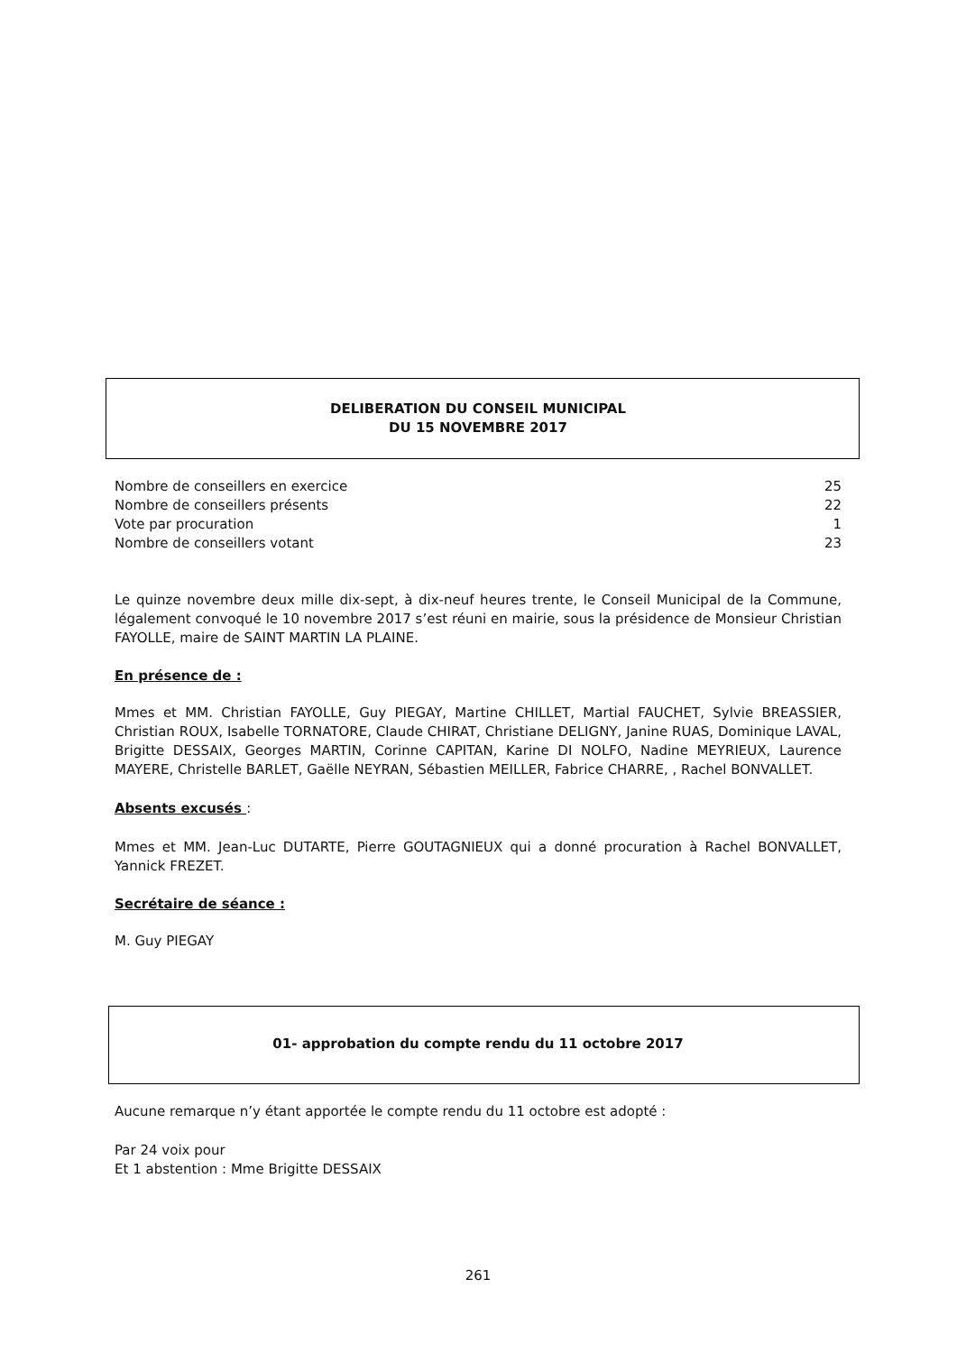DELIBERATION DU CONSEIL MUNICIPAL
DU 15 NOVEMBRE 2017
Nombre de conseillers en exercice 25
Nombre de conseillers présents 22
Vote par procuration 1
Nombre de conseillers votant 23
Le quinze novembre deux mille dix-sept, à dix-neuf heures trente, le Conseil Municipal de la Commune, légalement convoqué le 10 novembre 2017 s’est réuni en mairie, sous la présidence de Monsieur Christian FAYOLLE, maire de SAINT MARTIN LA PLAINE.
En présence de :
Mmes et MM. Christian FAYOLLE, Guy PIEGAY, Martine CHILLET, Martial FAUCHET, Sylvie BREASSIER, Christian ROUX, Isabelle TORNATORE, Claude CHIRAT, Christiane DELIGNY, Janine RUAS, Dominique LAVAL, Brigitte DESSAIX, Georges MARTIN, Corinne CAPITAN, Karine DI NOLFO, Nadine MEYRIEUX, Laurence MAYERE, Christelle BARLET, Gaëlle NEYRAN, Sébastien MEILLER, Fabrice CHARRE, , Rachel BONVALLET.
Absents excusés :
Mmes et MM. Jean-Luc DUTARTE, Pierre GOUTAGNIEUX qui a donné procuration à Rachel BONVALLET, Yannick FREZET.
Secrétaire de séance :
M. Guy PIEGAY
01- approbation du compte rendu du 11 octobre 2017
Aucune remarque n’y étant apportée le compte rendu du 11 octobre est adopté :
Par 24 voix pour
Et 1 abstention : Mme Brigitte DESSAIX
261